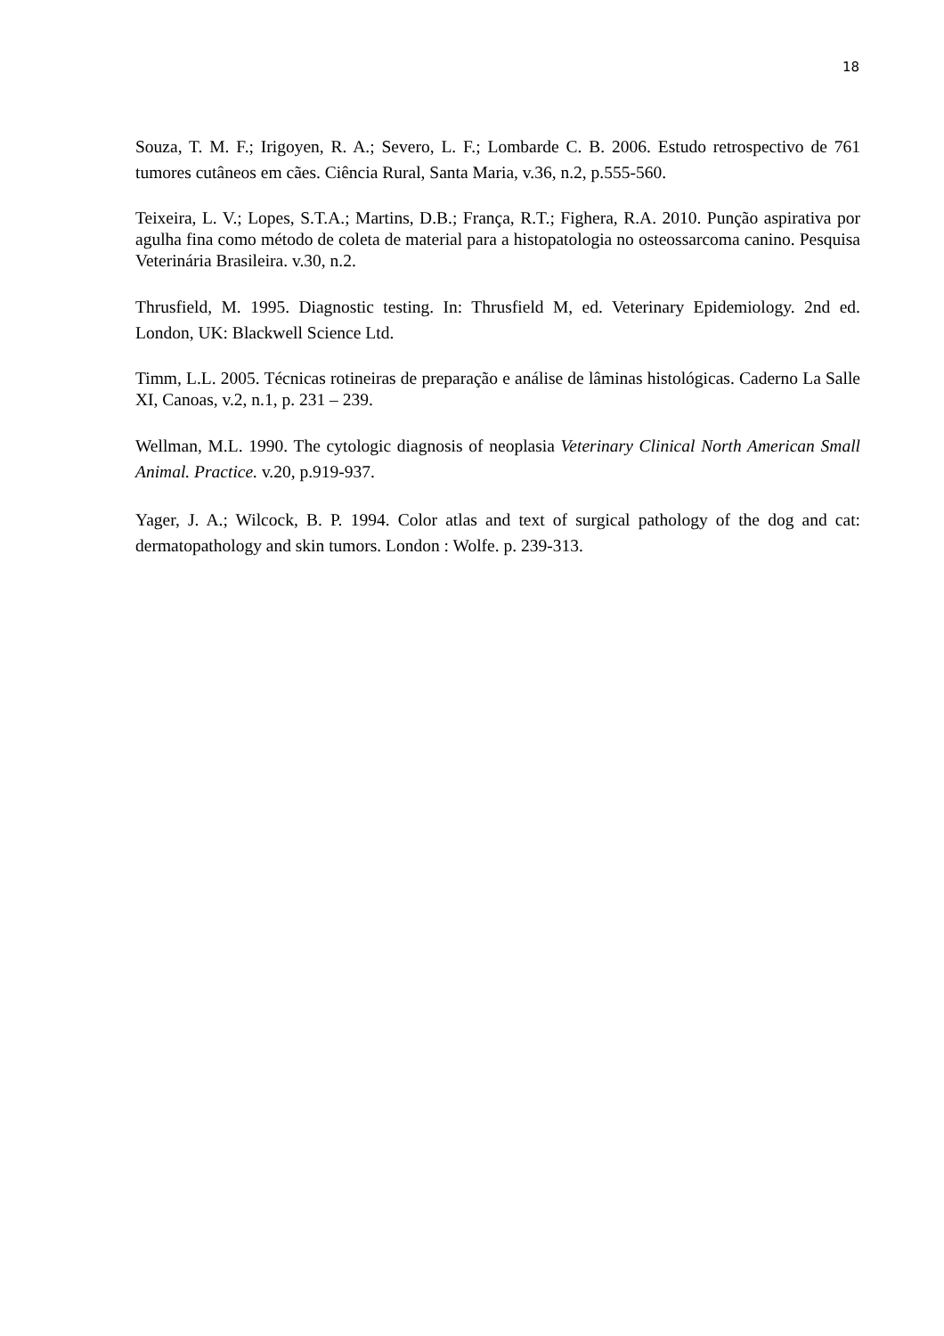18
Souza, T. M. F.; Irigoyen, R. A.; Severo, L. F.; Lombarde C. B. 2006. Estudo retrospectivo de 761 tumores cutâneos em cães. Ciência Rural, Santa Maria, v.36, n.2, p.555-560.
Teixeira, L. V.; Lopes, S.T.A.; Martins, D.B.; França, R.T.; Fighera, R.A. 2010. Punção aspirativa por agulha fina como método de coleta de material para a histopatologia no osteossarcoma canino. Pesquisa Veterinária Brasileira. v.30, n.2.
Thrusfield, M. 1995. Diagnostic testing. In: Thrusfield M, ed. Veterinary Epidemiology. 2nd ed. London, UK: Blackwell Science Ltd.
Timm, L.L. 2005. Técnicas rotineiras de preparação e análise de lâminas histológicas. Caderno La Salle XI, Canoas, v.2, n.1, p. 231 – 239.
Wellman, M.L. 1990. The cytologic diagnosis of neoplasia Veterinary Clinical North American Small Animal. Practice. v.20, p.919-937.
Yager, J. A.; Wilcock, B. P. 1994. Color atlas and text of surgical pathology of the dog and cat: dermatopathology and skin tumors. London : Wolfe. p. 239-313.